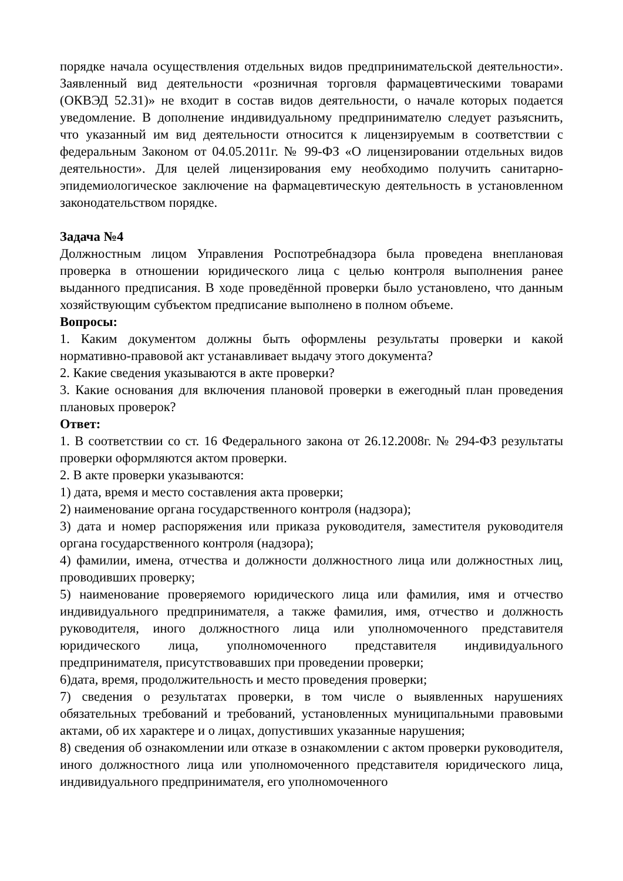порядке начала осуществления отдельных видов предпринимательской деятельности». Заявленный вид деятельности «розничная торговля фармацевтическими товарами (ОКВЭД 52.31)» не входит в состав видов деятельности, о начале которых подается уведомление. В дополнение индивидуальному предпринимателю следует разъяснить, что указанный им вид деятельности относится к лицензируемым в соответствии с федеральным Законом от 04.05.2011г. № 99-ФЗ «О лицензировании отдельных видов деятельности». Для целей лицензирования ему необходимо получить санитарно-эпидемиологическое заключение на фармацевтическую деятельность в установленном законодательством порядке.
Задача №4
Должностным лицом Управления Роспотребнадзора была проведена внеплановая проверка в отношении юридического лица с целью контроля выполнения ранее выданного предписания. В ходе проведённой проверки было установлено, что данным хозяйствующим субъектом предписание выполнено в полном объеме.
Вопросы:
1. Каким документом должны быть оформлены результаты проверки и какой нормативно-правовой акт устанавливает выдачу этого документа?
2. Какие сведения указываются в акте проверки?
3. Какие основания для включения плановой проверки в ежегодный план проведения плановых проверок?
Ответ:
1. В соответствии со ст. 16 Федерального закона от 26.12.2008г. № 294-ФЗ результаты проверки оформляются актом проверки.
2. В акте проверки указываются:
1) дата, время и место составления акта проверки;
2) наименование органа государственного контроля (надзора);
3) дата и номер распоряжения или приказа руководителя, заместителя руководителя органа государственного контроля (надзора);
4) фамилии, имена, отчества и должности должностного лица или должностных лиц, проводивших проверку;
5) наименование проверяемого юридического лица или фамилия, имя и отчество индивидуального предпринимателя, а также фамилия, имя, отчество и должность руководителя, иного должностного лица или уполномоченного представителя юридического лица, уполномоченного представителя индивидуального предпринимателя, присутствовавших при проведении проверки;
6)дата, время, продолжительность и место проведения проверки;
7) сведения о результатах проверки, в том числе о выявленных нарушениях обязательных требований и требований, установленных муниципальными правовыми актами, об их характере и о лицах, допустивших указанные нарушения;
8) сведения об ознакомлении или отказе в ознакомлении с актом проверки руководителя, иного должностного лица или уполномоченного представителя юридического лица, индивидуального предпринимателя, его уполномоченного